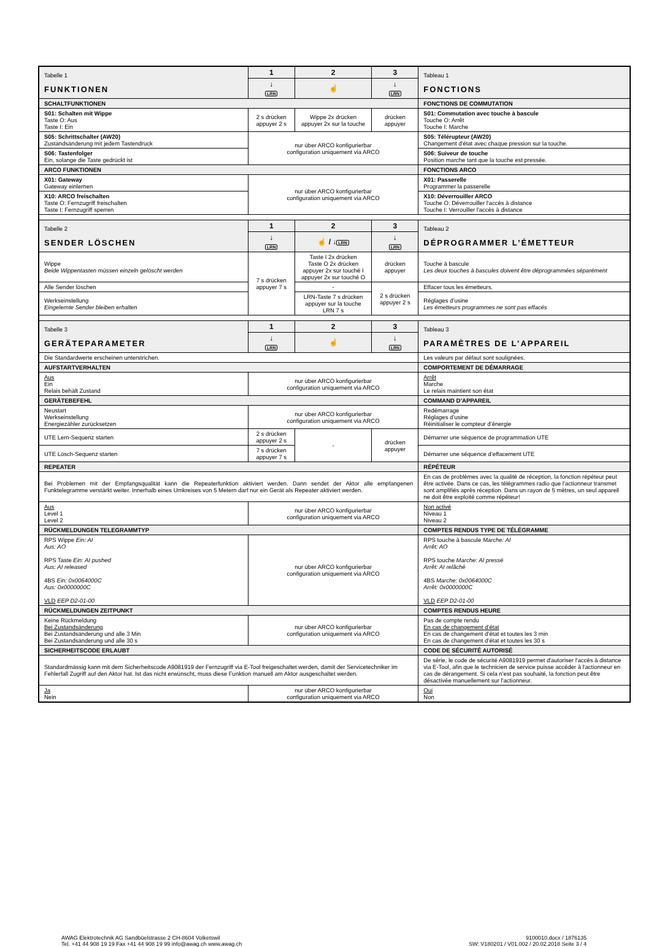| Tabelle 1 FUNKTIONEN | 1 | 2 | 3 | Tableau 1 FONCTIONS |
| | ↓ LRN | ☝ | ↓ LRN | |
| SCHALTFUNKTIONEN | | | | FONCTIONS DE COMMUTATION |
| S01: Schalten mit Wippe Taste O: Aus Taste I: Ein | 2 s drücken appuyer 2 s | Wippe 2x drücken appuyer 2x sur la touche | drücken appuyer | S01: Commutation avec touche à bascule Touche O: Arrêt Touche I: Marche |
| S05: Schrittschalter (AW20) Zustandsänderung mit jedem Tastendruck | nur über ARCO konfigurierbar configuration uniquement via ARCO | | | S05: Télérupteur (AW20) Changement d'état avec chaque pression sur la touche. |
| S06: Tastenfolger Ein, solange die Taste gedrückt ist | | | | S06: Suiveur de touche Position marche tant que la touche est pressée. |
| ARCO FUNKTIONEN | | | | FONCTIONS ARCO |
| X01: Gateway Gateway einlernen | nur über ARCO konfigurierbar configuration uniquement via ARCO | | | X01: Passerelle Programmer la passerelle |
| X10: ARCO freischalten Taste O: Fernzugriff freischalten Taste I: Fernzugriff sperren | | | | X10: Déverrouiller ARCO Touche O: Déverrouiller l'accès à distance Touche I: Verrouiller l'accès à distance |
| Tabelle 2 SENDER LÖSCHEN | 1 | 2 | 3 | Tableau 2 DÉPROGRAMMER L’ÉMETTEUR |
| | ↓ LRN | ☝ / ↓ LRN | ↓ LRN | |
| Wippe Beide Wippentasten müssen einzeln gelöscht werden | 7 s drücken appuyer 7 s | Taste I 2x drücken Taste O 2x drücken appuyer 2x sur touché I appuyer 2x sur touché O | drücken appuyer | Touche à bascule Les deux touches à bascules doivent être déprogrammées séparément |
| Alle Sender löschen | | - | 2 s drücken appuyer 2 s | Effacer tous les émetteurs. |
| Werkseinstellung Eingelernte Sender bleiben erhalten | | LRN-Taste 7 s drücken appuyer sur la touche LRN 7 s | | Réglages d’usine Les émetteurs programmes ne sont pas effacés |
| Tabelle 3 GERÄTEPARAMETER | 1 | 2 | 3 | Tableau 3 PARAMÈTRES DE L’APPAREIL |
| | ↓ LRN | ☝ | ↓ LRN | |
| Die Standardwerte erscheinen unterstrichen. | | | | Les valeurs par défaut sont soulignées. |
| AUFSTARTVERHALTEN | | | | COMPORTEMENT DE DÉMARRAGE |
| Aus Ein Relais behält Zustand | nur über ARCO konfigurierbar configuration uniquement via ARCO | | | Arrêt Marche Le relais maintient son état |
| GERÄTEBEFEHL | | | | COMMAND D’APPAREIL |
| Neustart Werkseinstellung Energiezähler zurücksetzen | nur über ARCO konfigurierbar configuration uniquement via ARCO | | | Redémarrage Réglages d’usine Réinitialiser le compteur d’énergie |
| UTE Lern-Sequenz starten | 2 s drücken appuyer 2 s | - | drücken appuyer | Démarrer une séquence de programmation UTE |
| UTE Lösch-Sequenz starten | 7 s drücken appuyer 7 s | | | Démarrer une séquence d’effacement UTE |
| REPEATER | | | | RÉPÉTEUR |
| Bei Problemen mit der Empfangsqualität kann die Repeaterfunktion aktiviert werden. Dann sendet der Aktor alle empfangenen Funktelegramme verstärkt weiter. Innerhalb eines Umkreises von 5 Metern darf nur ein Gerät als Repeater aktiviert werden. | | | | En cas de problèmes avec la qualité de réception, la fonction répéteur peut être activée. Dans ce cas, les télégrammes radio que l'actionneur transmet sont amplifiés après réception. Dans un rayon de 5 mètres, un seul appareil ne doit être exploité comme répéteur! |
| Aus Level 1 Level 2 | nur über ARCO konfigurierbar configuration uniquement via ARCO | | | Non activé Niveau 1 Niveau 2 |
| RÜCKMELDUNGEN TELEGRAMMTYP | | | | COMPTES RENDUS TYPE DE TÉLÉGRAMME |
| RPS Wippe Ein: AI Aus: AO RPS Taste Ein: AI pushed Aus: AI released 4BS Ein: 0x0064000C Aus: 0x0000000C VLD EEP D2-01-00 | nur über ARCO konfigurierbar configuration uniquement via ARCO | | | RPS touche à bascule Marche: AI Arrêt: AO RPS touche Marche: AI pressé Arrêt: AI relâché 4BS Marche: 0x0064000C Arrêt: 0x0000000C VLD EEP D2-01-00 |
| RÜCKMELDUNGEN ZEITPUNKT | | | | COMPTES RENDUS HEURE |
| Keine Rückmeldung Bei Zustandsänderung Bei Zustandsänderung und alle 3 Min Bei Zustandsänderung und alle 30 s | nur über ARCO konfigurierbar configuration uniquement via ARCO | | | Pas de compte rendu En cas de changement d’état En cas de changement d’état et toutes les 3 min En cas de changement d’état et toutes les 30 s |
| SICHERHEITSCODE ERLAUBT | | | | CODE DE SÉCURITÉ AUTORISÉ |
| Standardmässig kann mit dem Sicherheitscode A9081919 der Fernzugriff via E-Tool freigeschaltet werden, damit der Servicetechniker im Fehlerfall Zugriff auf den Aktor hat. Ist das nicht erwünscht, muss diese Funktion manuell am Aktor ausgeschaltet werden. | | | | De série, le code de sécurité A9081919 permet d'autoriser l'accès à distance via E-Tool, afin que le technicien de service puisse accéder à l'actionneur en cas de dérangement. Si cela n'est pas souhaité, la fonction peut être désactivée manuellement sur l'actionneur. |
| Ja Nein | nur über ARCO konfigurierbar configuration uniquement via ARCO | | | Oui Non |
AWAG Elektrotechnik AG Sandbüelstrasse 2 CH-8604 Volketswil
Tel. +41 44 908 19 19 Fax +41 44 908 19 99 info@awag.ch www.awag.ch
9100010.docx / 1876135
SW: V180201 / V01.002 / 20.02.2018 Seite 3 / 4